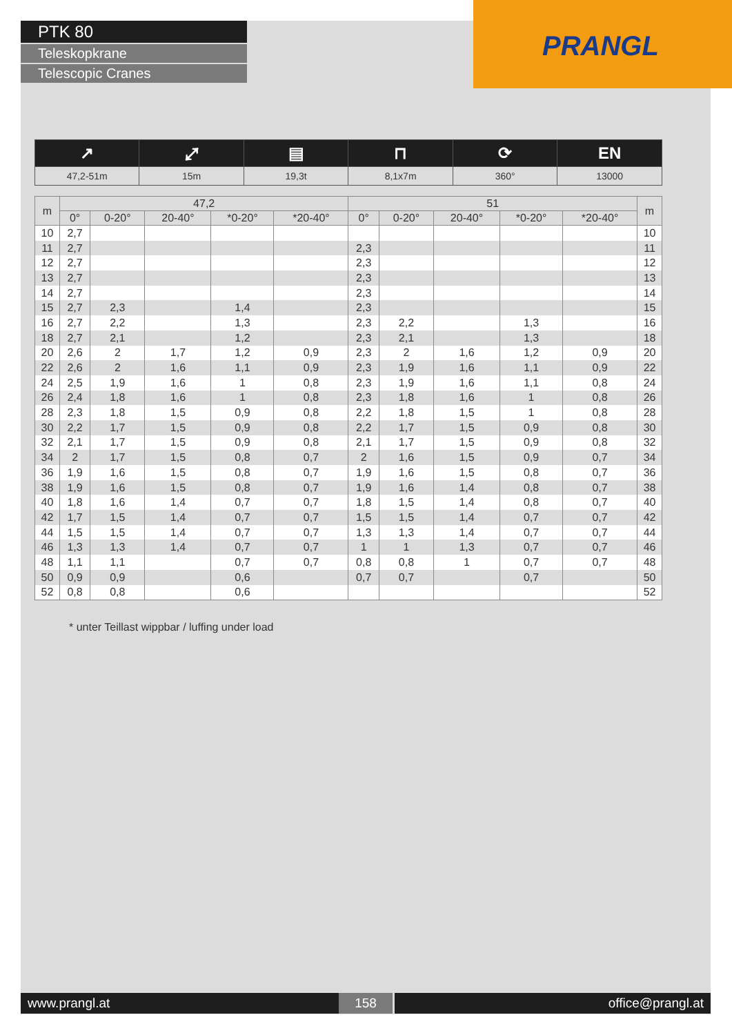PRANGL
PTK 80
Teleskopkrane
Telescopic Cranes
| ↗ | ⤢ | ▤ | ⊓ | ⟳ | EN |
| 47,2-51m | 15m | 19,3t | 8,1x7m | 360° | 13000 |
| m | 47,2 | | | | | 51 | | | | | m |
| --- | --- | --- | --- | --- | --- | --- | --- | --- | --- | --- | --- |
| | 0° | 0-20° | 20-40° | *0-20° | *20-40° | 0° | 0-20° | 20-40° | *0-20° | *20-40° | |
| 10 | 2,7 | | | | | | | | | | 10 |
| 11 | 2,7 | | | | | 2,3 | | | | | 11 |
| 12 | 2,7 | | | | | 2,3 | | | | | 12 |
| 13 | 2,7 | | | | | 2,3 | | | | | 13 |
| 14 | 2,7 | | | | | 2,3 | | | | | 14 |
| 15 | 2,7 | 2,3 | | 1,4 | | 2,3 | | | | | 15 |
| 16 | 2,7 | 2,2 | | 1,3 | | 2,3 | 2,2 | | 1,3 | | 16 |
| 18 | 2,7 | 2,1 | | 1,2 | | 2,3 | 2,1 | | 1,3 | | 18 |
| 20 | 2,6 | 2 | 1,7 | 1,2 | 0,9 | 2,3 | 2 | 1,6 | 1,2 | 0,9 | 20 |
| 22 | 2,6 | 2 | 1,6 | 1,1 | 0,9 | 2,3 | 1,9 | 1,6 | 1,1 | 0,9 | 22 |
| 24 | 2,5 | 1,9 | 1,6 | 1 | 0,8 | 2,3 | 1,9 | 1,6 | 1,1 | 0,8 | 24 |
| 26 | 2,4 | 1,8 | 1,6 | 1 | 0,8 | 2,3 | 1,8 | 1,6 | 1 | 0,8 | 26 |
| 28 | 2,3 | 1,8 | 1,5 | 0,9 | 0,8 | 2,2 | 1,8 | 1,5 | 1 | 0,8 | 28 |
| 30 | 2,2 | 1,7 | 1,5 | 0,9 | 0,8 | 2,2 | 1,7 | 1,5 | 0,9 | 0,8 | 30 |
| 32 | 2,1 | 1,7 | 1,5 | 0,9 | 0,8 | 2,1 | 1,7 | 1,5 | 0,9 | 0,8 | 32 |
| 34 | 2 | 1,7 | 1,5 | 0,8 | 0,7 | 2 | 1,6 | 1,5 | 0,9 | 0,7 | 34 |
| 36 | 1,9 | 1,6 | 1,5 | 0,8 | 0,7 | 1,9 | 1,6 | 1,5 | 0,8 | 0,7 | 36 |
| 38 | 1,9 | 1,6 | 1,5 | 0,8 | 0,7 | 1,9 | 1,6 | 1,4 | 0,8 | 0,7 | 38 |
| 40 | 1,8 | 1,6 | 1,4 | 0,7 | 0,7 | 1,8 | 1,5 | 1,4 | 0,8 | 0,7 | 40 |
| 42 | 1,7 | 1,5 | 1,4 | 0,7 | 0,7 | 1,5 | 1,5 | 1,4 | 0,7 | 0,7 | 42 |
| 44 | 1,5 | 1,5 | 1,4 | 0,7 | 0,7 | 1,3 | 1,3 | 1,4 | 0,7 | 0,7 | 44 |
| 46 | 1,3 | 1,3 | 1,4 | 0,7 | 0,7 | 1 | 1 | 1,3 | 0,7 | 0,7 | 46 |
| 48 | 1,1 | 1,1 | | 0,7 | 0,7 | 0,8 | 0,8 | 1 | 0,7 | 0,7 | 48 |
| 50 | 0,9 | 0,9 | | 0,6 | | 0,7 | 0,7 | | 0,7 | | 50 |
| 52 | 0,8 | 0,8 | | 0,6 | | | | | | | 52 |
* unter Teillast wippbar / luffing under load
www.prangl.at 158 office@prangl.at